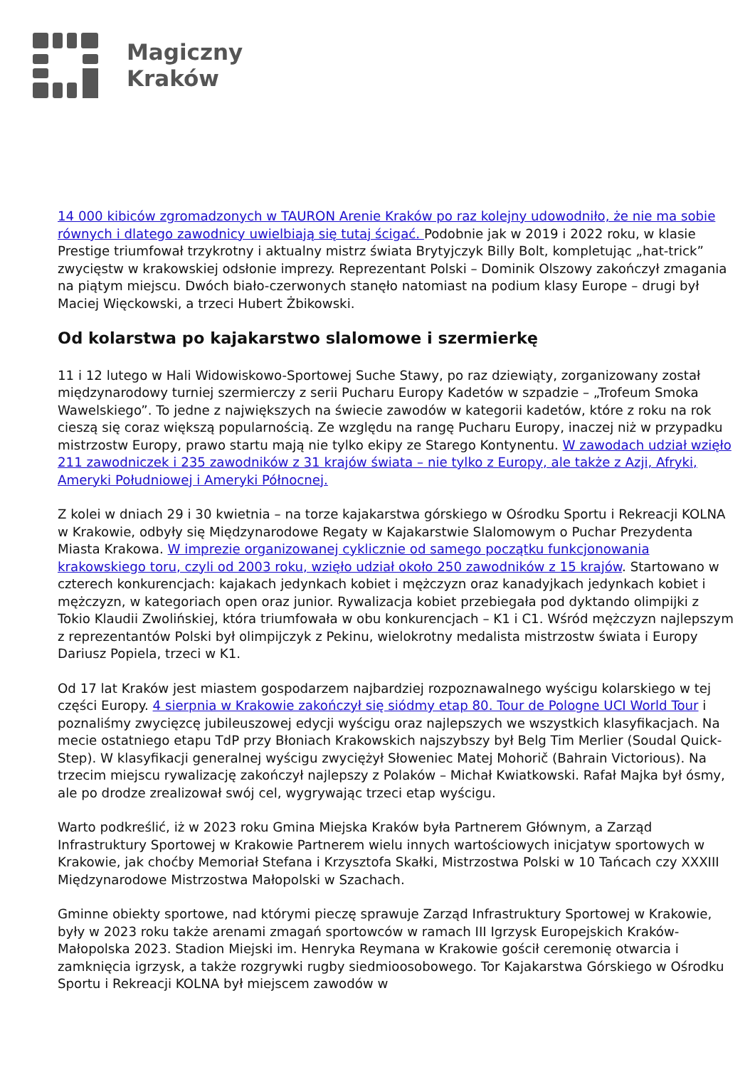Magiczny
Kraków
14 000 kibiców zgromadzonych w TAURON Arenie Kraków po raz kolejny udowodniło, że nie ma sobie równych i dlatego zawodnicy uwielbiają się tutaj ścigać. Podobnie jak w 2019 i 2022 roku, w klasie Prestige triumfował trzykrotny i aktualny mistrz świata Brytyjczyk Billy Bolt, kompletując „hat-trick” zwycięstw w krakowskiej odsłonie imprezy. Reprezentant Polski – Dominik Olszowy zakończył zmagania na piątym miejscu. Dwóch biało-czerwonych stanęło natomiast na podium klasy Europe – drugi był Maciej Więckowski, a trzeci Hubert Żbikowski.
Od kolarstwa po kajakarstwo slalomowe i szermierkę
11 i 12 lutego w Hali Widowiskowo-Sportowej Suche Stawy, po raz dziewiąty, zorganizowany został międzynarodowy turniej szermierczy z serii Pucharu Europy Kadetów w szpadzie – „Trofeum Smoka Wawelskiego”. To jedne z największych na świecie zawodów w kategorii kadetów, które z roku na rok cieszą się coraz większą popularnością. Ze względu na rangę Pucharu Europy, inaczej niż w przypadku mistrzostw Europy, prawo startu mają nie tylko ekipy ze Starego Kontynentu. W zawodach udział wzięło 211 zawodniczek i 235 zawodników z 31 krajów świata – nie tylko z Europy, ale także z Azji, Afryki, Ameryki Południowej i Ameryki Północnej.
Z kolei w dniach 29 i 30 kwietnia – na torze kajakarstwa górskiego w Ośrodku Sportu i Rekreacji KOLNA w Krakowie, odbyły się Międzynarodowe Regaty w Kajakarstwie Slalomowym o Puchar Prezydenta Miasta Krakowa. W imprezie organizowanej cyklicznie od samego początku funkcjonowania krakowskiego toru, czyli od 2003 roku, wzięło udział około 250 zawodników z 15 krajów. Startowano w czterech konkurencjach: kajakach jedynkach kobiet i mężczyzn oraz kanadyjkach jedynkach kobiet i mężczyzn, w kategoriach open oraz junior. Rywalizacja kobiet przebiegała pod dyktando olimpijki z Tokio Klaudii Zwolińskiej, która triumfowała w obu konkurencjach – K1 i C1. Wśród mężczyzn najlepszym z reprezentantów Polski był olimpijczyk z Pekinu, wielokrotny medalista mistrzostw świata i Europy Dariusz Popiela, trzeci w K1.
Od 17 lat Kraków jest miastem gospodarzem najbardziej rozpoznawalnego wyścigu kolarskiego w tej części Europy. 4 sierpnia w Krakowie zakończył się siódmy etap 80. Tour de Pologne UCI World Tour i poznaliśmy zwycięzcę jubileuszowej edycji wyścigu oraz najlepszych we wszystkich klasyfikacjach. Na mecie ostatniego etapu TdP przy Błoniach Krakowskich najszybszy był Belg Tim Merlier (Soudal Quick-Step). W klasyfikacji generalnej wyścigu zwyciężył Słoweniec Matej Mohorič (Bahrain Victorious). Na trzecim miejscu rywalizację zakończył najlepszy z Polaków – Michał Kwiatkowski. Rafał Majka był ósmy, ale po drodze zrealizował swój cel, wygrywając trzeci etap wyścigu.
Warto podkreślić, iż w 2023 roku Gmina Miejska Kraków była Partnerem Głównym, a Zarząd Infrastruktury Sportowej w Krakowie Partnerem wielu innych wartościowych inicjatyw sportowych w Krakowie, jak choćby Memoriał Stefana i Krzysztofa Skałki, Mistrzostwa Polski w 10 Tańcach czy XXXIII Międzynarodowe Mistrzostwa Małopolski w Szachach.
Gminne obiekty sportowe, nad którymi pieczę sprawuje Zarząd Infrastruktury Sportowej w Krakowie, były w 2023 roku także arenami zmagań sportowców w ramach III Igrzysk Europejskich Kraków-Małopolska 2023. Stadion Miejski im. Henryka Reymana w Krakowie gościł ceremonię otwarcia i zamknięcia igrzysk, a także rozgrywki rugby siedmioosobowego. Tor Kajakarstwa Górskiego w Ośrodku Sportu i Rekreacji KOLNA był miejscem zawodów w